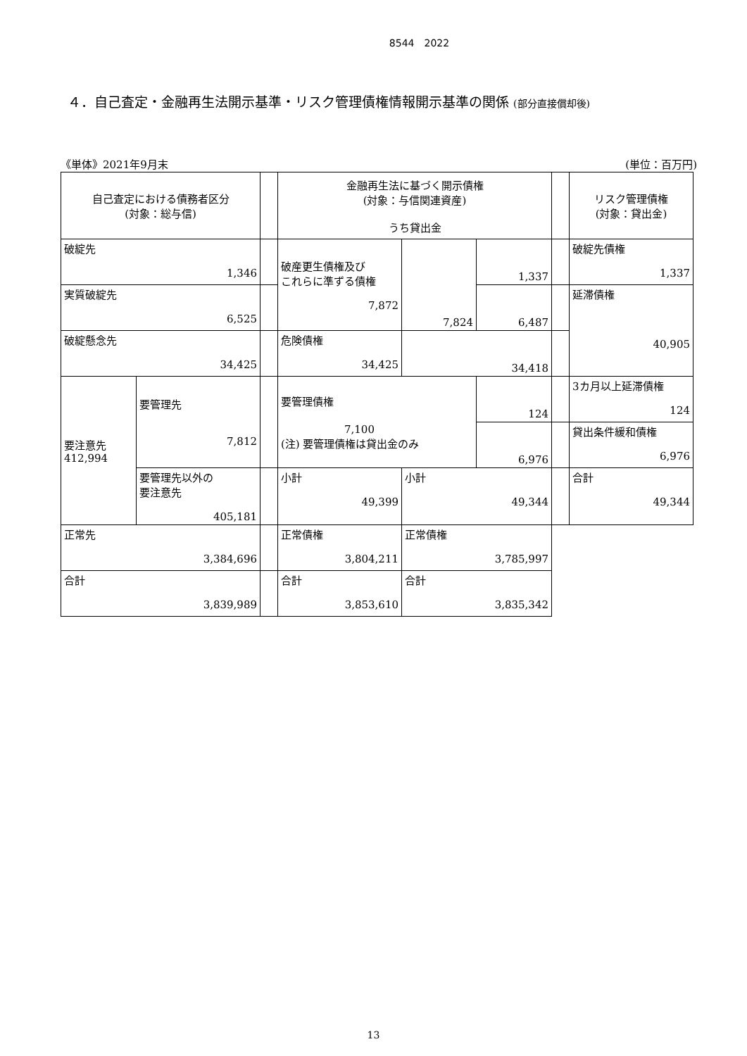8544　2022
４．自己査定・金融再生法開示基準・リスク管理債権情報開示基準の関係 (部分直接償却後)
《単体》2021年9月末 (単位：百万円)
| 自己査定における債務者区分 (対象：総与信) | | | 金融再生法に基づく開示債権 (対象：与信関連資産) うち貸出金 | | | | リスク管理債権 (対象：貸出金) |
| 破綻先 1,346 | | | 破産更生債権及び これらに準ずる債権 7,872 | 7,824 | 1,337 | | 破綻先債権 1,337 |
| 実質破綻先 6,525 | | | | | 6,487 | | 延滞債権 40,905 |
| 破綻懸念先 34,425 | | | 危険債権 34,425 | 34,418 | | | |
| 要注意先 412,994 | 要管理先 7,812 | | 要管理債権 7,100 (注) 要管理債権は貸出金のみ | | 124 | | 3カ月以上延滞債権 124 |
| | | | | | 6,976 | | 貸出条件緩和債権 6,976 |
| | 要管理先以外の 要注意先 405,181 | | 小計 49,399 | 小計 49,344 | | | 合計 49,344 |
| 正常先 3,384,696 | | | 正常債権 3,804,211 | 正常債権 3,785,997 | | | |
| 合計 3,839,989 | | | 合計 3,853,610 | 合計 3,835,342 | | | |
13